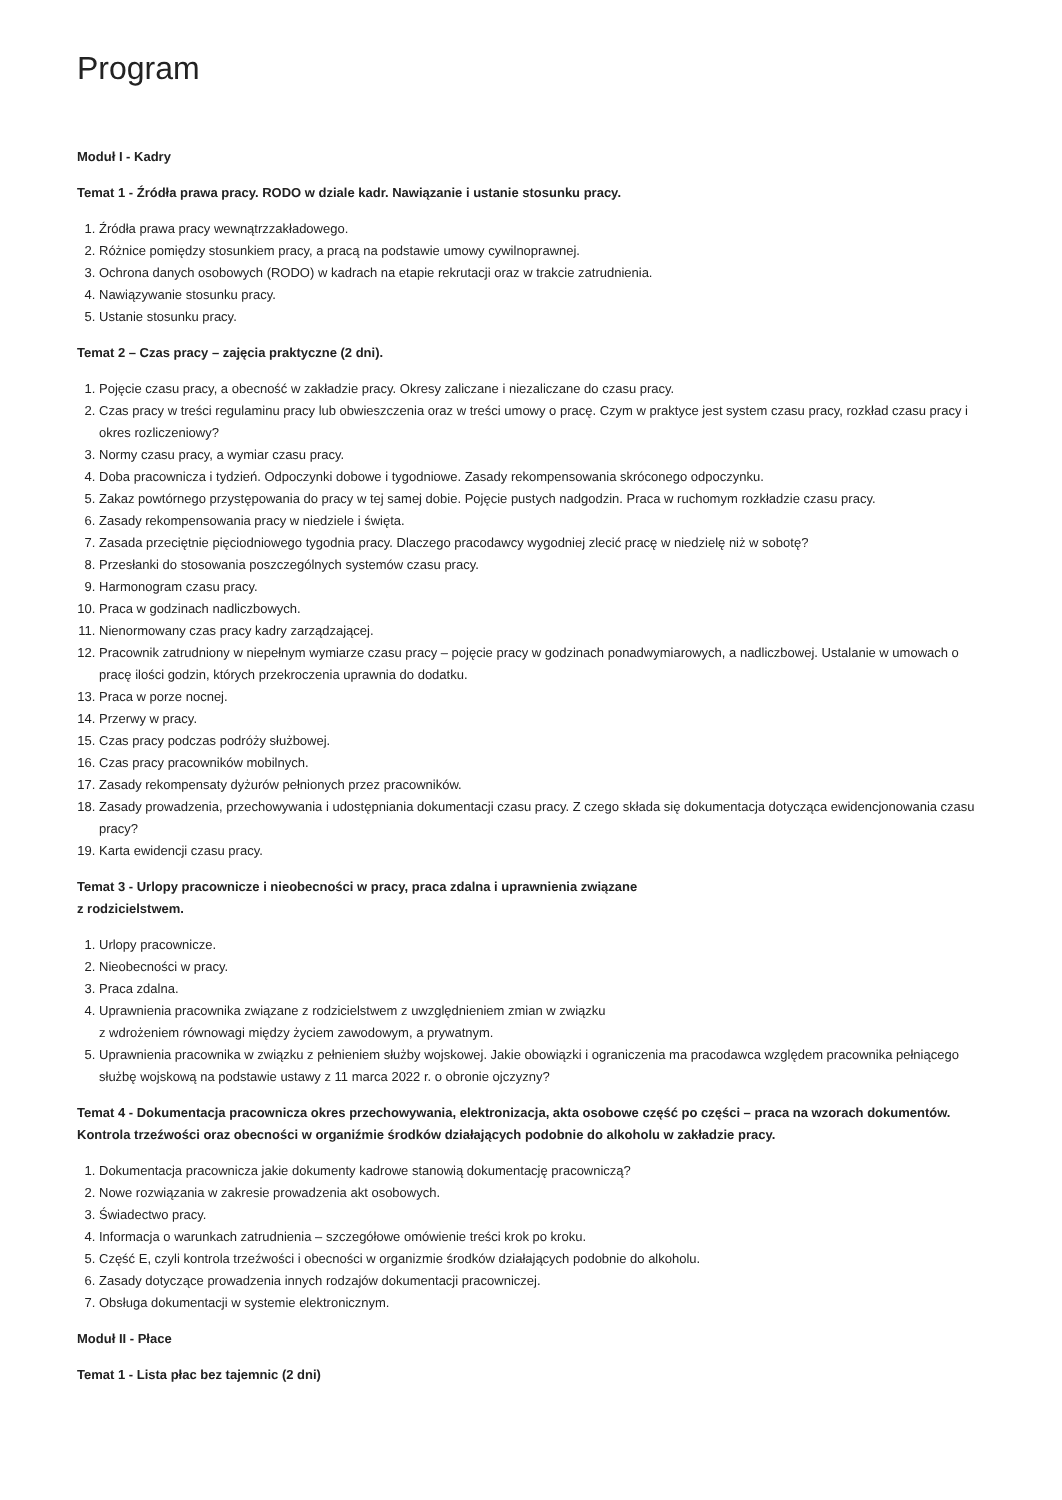Program
Moduł I - Kadry
Temat 1 - Źródła prawa pracy. RODO w dziale kadr. Nawiązanie i ustanie stosunku pracy.
1. Źródła prawa pracy wewnątrzzakładowego.
2. Różnice pomiędzy stosunkiem pracy, a pracą na podstawie umowy cywilnoprawnej.
3. Ochrona danych osobowych (RODO) w kadrach na etapie rekrutacji oraz w trakcie zatrudnienia.
4. Nawiązywanie stosunku pracy.
5. Ustanie stosunku pracy.
Temat 2 – Czas pracy – zajęcia praktyczne (2 dni).
1. Pojęcie czasu pracy, a obecność w zakładzie pracy. Okresy zaliczane i niezaliczane do czasu pracy.
2. Czas pracy w treści regulaminu pracy lub obwieszczenia oraz w treści umowy o pracę. Czym w praktyce jest system czasu pracy, rozkład czasu pracy i okres rozliczeniowy?
3. Normy czasu pracy, a wymiar czasu pracy.
4. Doba pracownicza i tydzień. Odpoczynki dobowe i tygodniowe. Zasady rekompensowania skróconego odpoczynku.
5. Zakaz powtórnego przystępowania do pracy w tej samej dobie. Pojęcie pustych nadgodzin. Praca w ruchomym rozkładzie czasu pracy.
6. Zasady rekompensowania pracy w niedziele i święta.
7. Zasada przeciętnie pięciodniowego tygodnia pracy. Dlaczego pracodawcy wygodniej zlecić pracę w niedzielę niż w sobotę?
8. Przesłanki do stosowania poszczególnych systemów czasu pracy.
9. Harmonogram czasu pracy.
10. Praca w godzinach nadliczbowych.
11. Nienormowany czas pracy kadry zarządzającej.
12. Pracownik zatrudniony w niepełnym wymiarze czasu pracy – pojęcie pracy w godzinach ponadwymiarowych, a nadliczbowej. Ustalanie w umowach o pracę ilości godzin, których przekroczenia uprawnia do dodatku.
13. Praca w porze nocnej.
14. Przerwy w pracy.
15. Czas pracy podczas podróży służbowej.
16. Czas pracy pracowników mobilnych.
17. Zasady rekompensaty dyżurów pełnionych przez pracowników.
18. Zasady prowadzenia, przechowywania i udostępniania dokumentacji czasu pracy. Z czego składa się dokumentacja dotycząca ewidencjonowania czasu pracy?
19. Karta ewidencji czasu pracy.
Temat 3 - Urlopy pracownicze i nieobecności w pracy, praca zdalna i uprawnienia związane
z rodzicielstwem.
1. Urlopy pracownicze.
2. Nieobecności w pracy.
3. Praca zdalna.
4. Uprawnienia pracownika związane z rodzicielstwem z uwzględnieniem zmian w związku
z wdrożeniem równowagi między życiem zawodowym, a prywatnym.
5. Uprawnienia pracownika w związku z pełnieniem służby wojskowej. Jakie obowiązki i ograniczenia ma pracodawca względem pracownika pełniącego służbę wojskową na podstawie ustawy z 11 marca 2022 r. o obronie ojczyzny?
Temat 4 - Dokumentacja pracownicza okres przechowywania, elektronizacja, akta osobowe część po części – praca na wzorach dokumentów. Kontrola trzeźwości oraz obecności w organiźmie środków działających podobnie do alkoholu w zakładzie pracy.
1. Dokumentacja pracownicza jakie dokumenty kadrowe stanowią dokumentację pracowniczą?
2. Nowe rozwiązania w zakresie prowadzenia akt osobowych.
3. Świadectwo pracy.
4. Informacja o warunkach zatrudnienia – szczegółowe omówienie treści krok po kroku.
5. Część E, czyli kontrola trzeźwości i obecności w organizmie środków działających podobnie do alkoholu.
6. Zasady dotyczące prowadzenia innych rodzajów dokumentacji pracowniczej.
7. Obsługa dokumentacji w systemie elektronicznym.
Moduł II - Płace
Temat 1 - Lista płac bez tajemnic (2 dni)